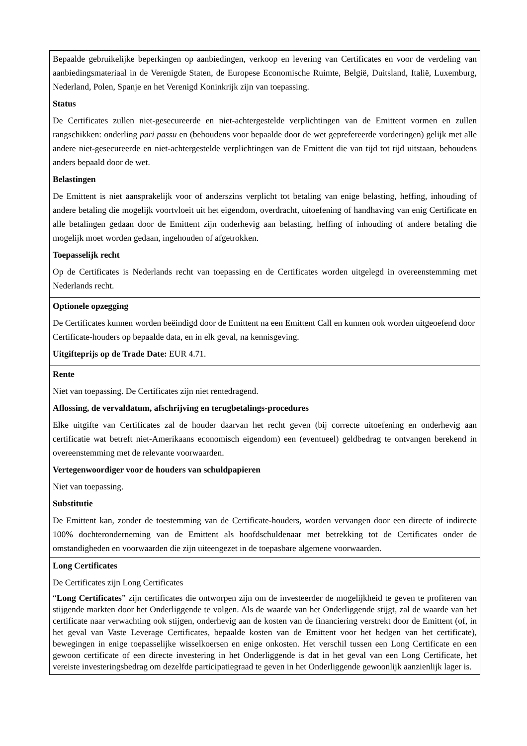| Bepaalde gebruikelijke beperkingen op aanbiedingen, verkoop en levering van Certificates en voor de verdeling van aanbiedingsmateriaal in de Verenigde Staten, de Europese Economische Ruimte, België, Duitsland, Italië, Luxemburg, Nederland, Polen, Spanje en het Verenigd Koninkrijk zijn van toepassing. Status De Certificates zullen niet-gesecureerde en niet-achtergestelde verplichtingen van de Emittent vormen en zullen rangschikken: onderling pari passu en (behoudens voor bepaalde door de wet geprefereerde vorderingen) gelijk met alle andere niet-gesecureerde en niet-achtergestelde verplichtingen van de Emittent die van tijd tot tijd uitstaan, behoudens anders bepaald door de wet. Belastingen De Emittent is niet aansprakelijk voor of anderszins verplicht tot betaling van enige belasting, heffing, inhouding of andere betaling die mogelijk voortvloeit uit het eigendom, overdracht, uitoefening of handhaving van enig Certificate en alle betalingen gedaan door de Emittent zijn onderhevig aan belasting, heffing of inhouding of andere betaling die mogelijk moet worden gedaan, ingehouden of afgetrokken. Toepasselijk recht Op de Certificates is Nederlands recht van toepassing en de Certificates worden uitgelegd in overeenstemming met Nederlands recht. |
| Optionele opzegging De Certificates kunnen worden beëindigd door de Emittent na een Emittent Call en kunnen ook worden uitgeoefend door Certificate-houders op bepaalde data, en in elk geval, na kennisgeving. Uitgifteprijs op de Trade Date: EUR 4.71. |
| Rente Niet van toepassing. De Certificates zijn niet rentedragend. Aflossing, de vervaldatum, afschrijving en terugbetalings-procedures Elke uitgifte van Certificates zal de houder daarvan het recht geven (bij correcte uitoefening en onderhevig aan certificatie wat betreft niet-Amerikaans economisch eigendom) een (eventueel) geldbedrag te ontvangen berekend in overeenstemming met de relevante voorwaarden. Vertegenwoordiger voor de houders van schuldpapieren Niet van toepassing. Substitutie De Emittent kan, zonder de toestemming van de Certificate-houders, worden vervangen door een directe of indirecte 100% dochteronderneming van de Emittent als hoofdschuldenaar met betrekking tot de Certificates onder de omstandigheden en voorwaarden die zijn uiteengezet in de toepasbare algemene voorwaarden. |
| Long Certificates De Certificates zijn Long Certificates “ Long Certificates ” zijn certificates die ontworpen zijn om de investeerder de mogelijkheid te geven te profiteren van stijgende markten door het Onderliggende te volgen. Als de waarde van het Onderliggende stijgt, zal de waarde van het certificate naar verwachting ook stijgen, onderhevig aan de kosten van de financiering verstrekt door de Emittent (of, in het geval van Vaste Leverage Certificates, bepaalde kosten van de Emittent voor het hedgen van het certificate), bewegingen in enige toepasselijke wisselkoersen en enige onkosten. Het verschil tussen een Long Certificate en een gewoon certificate of een directe investering in het Onderliggende is dat in het geval van een Long Certificate, het vereiste investeringsbedrag om dezelfde participatiegraad te geven in het Onderliggende gewoonlijk aanzienlijk lager is. |